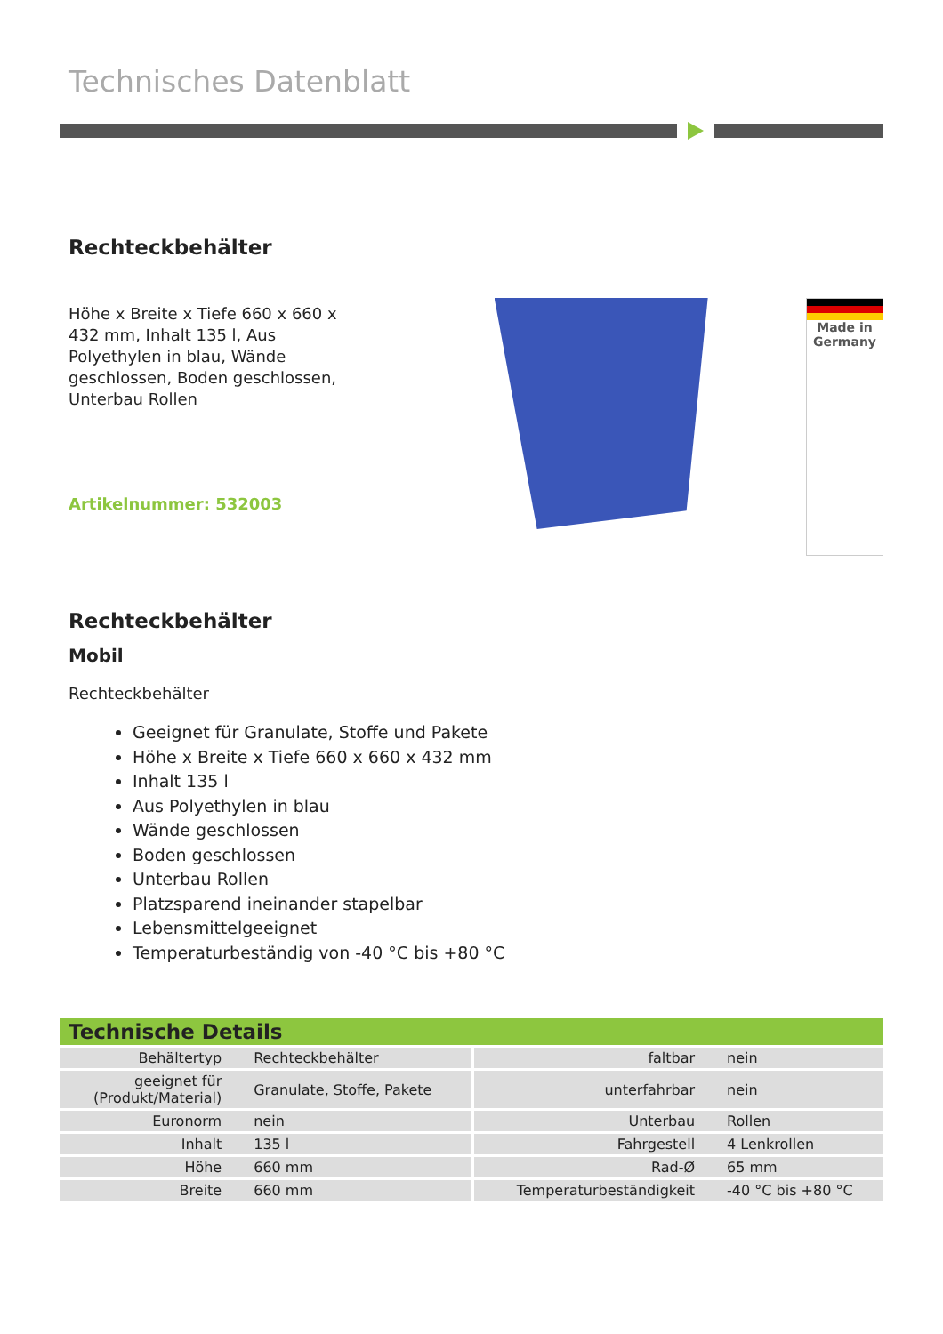Technisches Datenblatt
Rechteckbehälter
Höhe x Breite x Tiefe 660 x 660 x 432 mm, Inhalt 135 l, Aus Polyethylen in blau, Wände geschlossen, Boden geschlossen, Unterbau Rollen
Artikelnummer: 532003
Made in
Germany
Rechteckbehälter
Mobil
Rechteckbehälter
Geeignet für Granulate, Stoffe und Pakete
Höhe x Breite x Tiefe 660 x 660 x 432 mm
Inhalt 135 l
Aus Polyethylen in blau
Wände geschlossen
Boden geschlossen
Unterbau Rollen
Platzsparend ineinander stapelbar
Lebensmittelgeeignet
Temperaturbeständig von -40 °C bis +80 °C
Technische Details
| Behältertyp | Rechteckbehälter | faltbar | nein |
| geeignet für (Produkt/Material) | Granulate, Stoffe, Pakete | unterfahrbar | nein |
| Euronorm | nein | Unterbau | Rollen |
| Inhalt | 135 l | Fahrgestell | 4 Lenkrollen |
| Höhe | 660 mm | Rad-Ø | 65 mm |
| Breite | 660 mm | Temperaturbeständigkeit | -40 °C bis +80 °C |